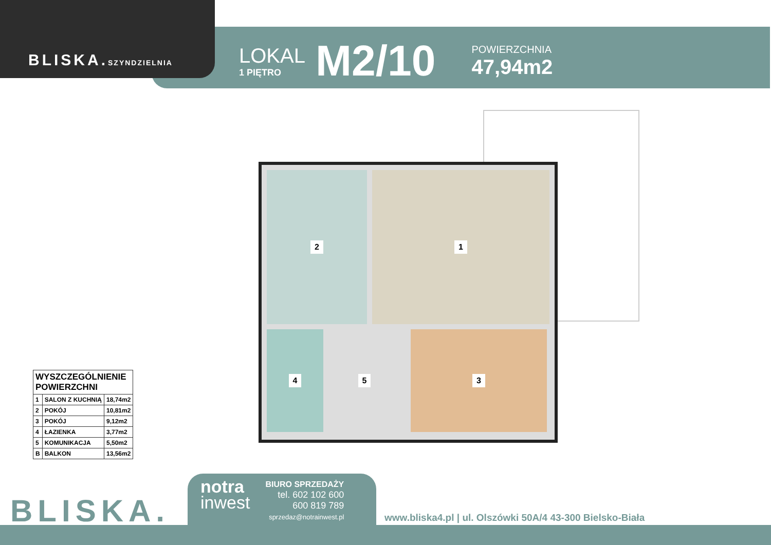BLISKA.SZYNDZIELNIA
LOKAL
1 PIĘTRO
M2/10
POWIERZCHNIA
47,94m2
2 1
4 5 3
| WYSZCZEGÓLNIENIE POWIERZCHNI | | |
| --- | --- | --- |
| 1 | SALON Z KUCHNIĄ | 18,74m2 |
| 2 | POKÓJ | 10,81m2 |
| 3 | POKÓJ | 9,12m2 |
| 4 | ŁAZIENKA | 3,77m2 |
| 5 | KOMUNIKACJA | 5,50m2 |
| B | BALKON | 13,56m2 |
BLISKA.
notra
inwest
BIURO SPRZEDAŻY
tel. 602 102 600
600 819 789
sprzedaz@notrainwest.pl
www.bliska4.pl | ul. Olszówki 50A/4 43-300 Bielsko-Biała